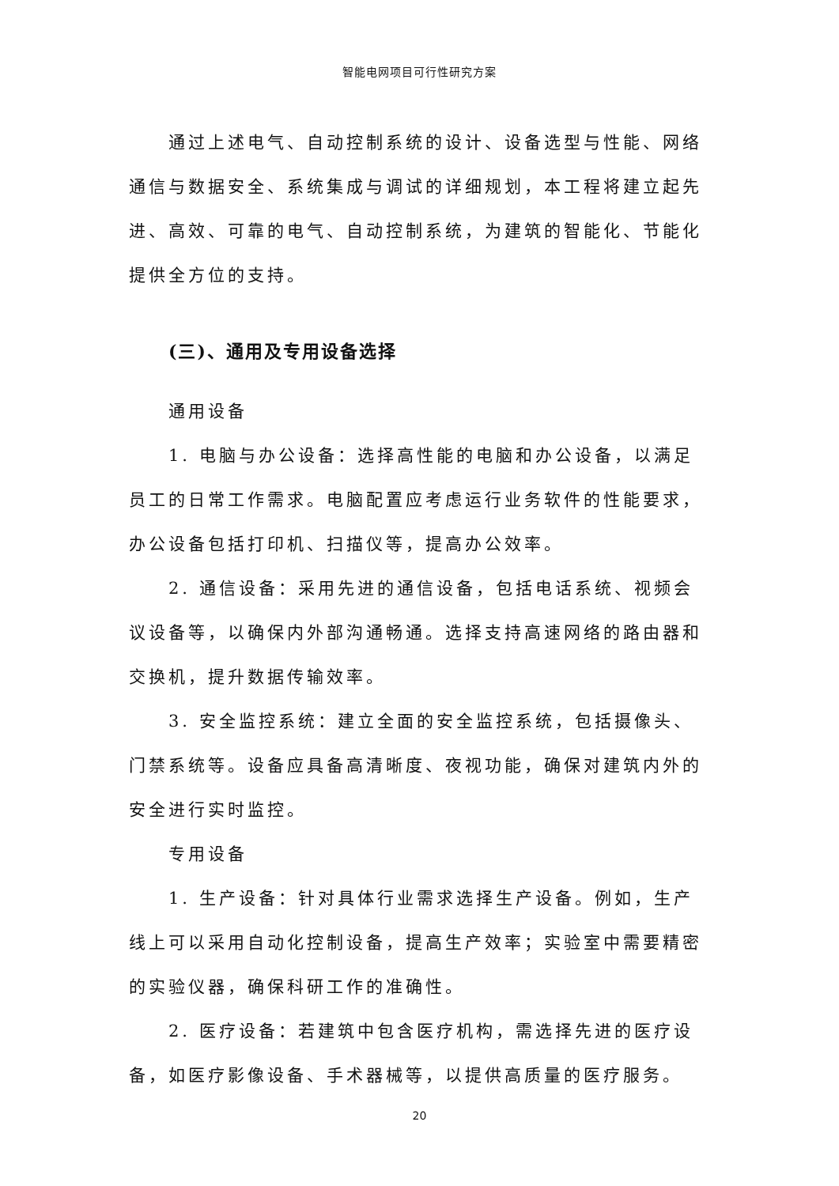智能电网项目可行性研究方案
通过上述电气、自动控制系统的设计、设备选型与性能、网络通信与数据安全、系统集成与调试的详细规划，本工程将建立起先进、高效、可靠的电气、自动控制系统，为建筑的智能化、节能化提供全方位的支持。
(三)、通用及专用设备选择
通用设备
1. 电脑与办公设备：选择高性能的电脑和办公设备，以满足员工的日常工作需求。电脑配置应考虑运行业务软件的性能要求，办公设备包括打印机、扫描仪等，提高办公效率。
2. 通信设备：采用先进的通信设备，包括电话系统、视频会议设备等，以确保内外部沟通畅通。选择支持高速网络的路由器和交换机，提升数据传输效率。
3. 安全监控系统：建立全面的安全监控系统，包括摄像头、门禁系统等。设备应具备高清晰度、夜视功能，确保对建筑内外的安全进行实时监控。
专用设备
1. 生产设备：针对具体行业需求选择生产设备。例如，生产线上可以采用自动化控制设备，提高生产效率；实验室中需要精密的实验仪器，确保科研工作的准确性。
2. 医疗设备：若建筑中包含医疗机构，需选择先进的医疗设备，如医疗影像设备、手术器械等，以提供高质量的医疗服务。
20